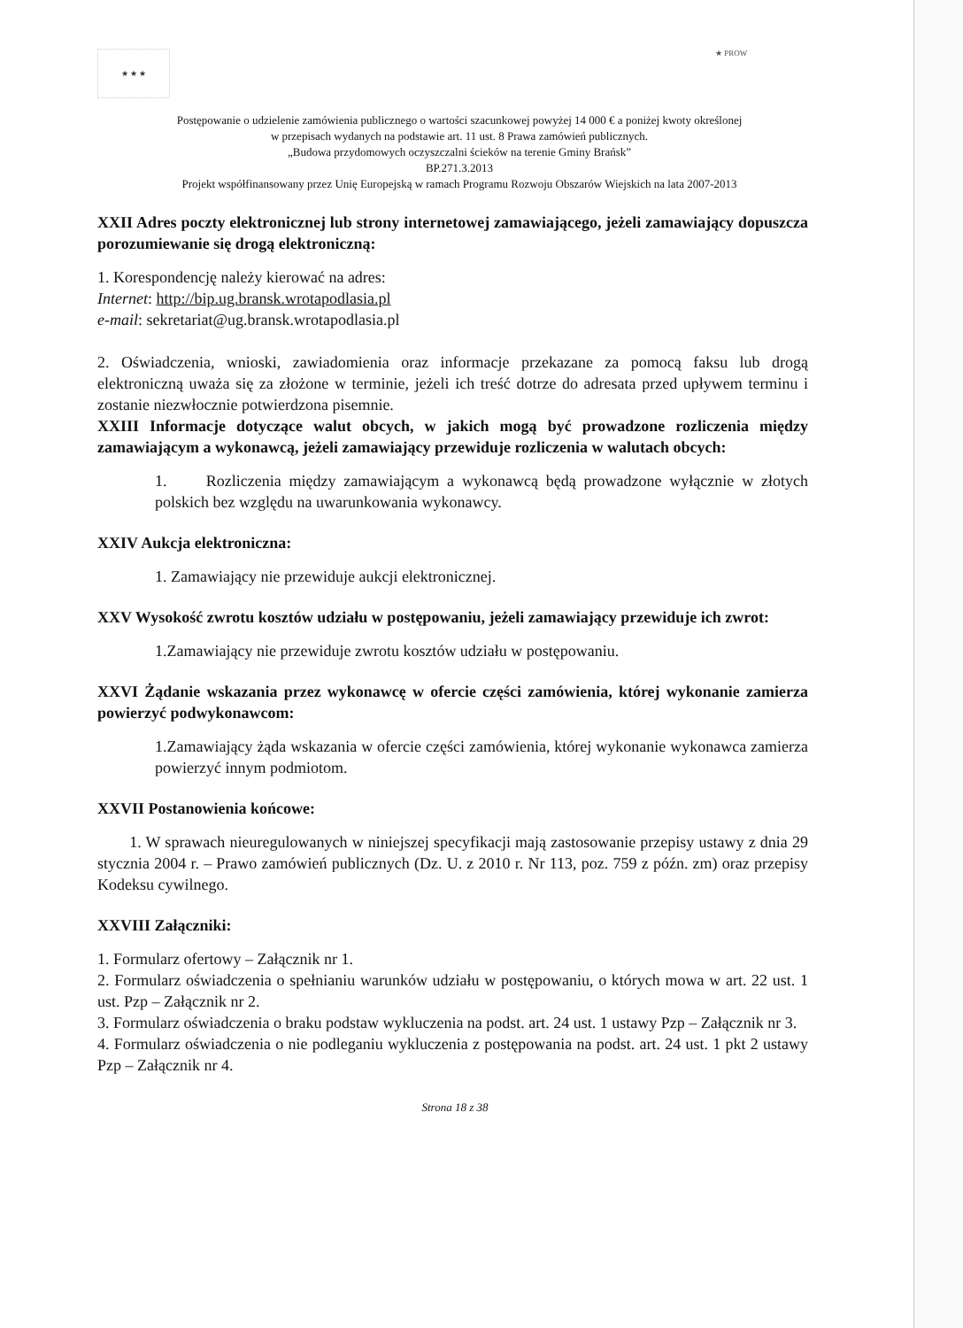★ ★ ★
★ PROW
Postępowanie o udzielenie zamówienia publicznego o wartości szacunkowej powyżej 14 000 € a poniżej kwoty określonej
w przepisach wydanych na podstawie art. 11 ust. 8 Prawa zamówień publicznych.
„Budowa przydomowych oczyszczalni ścieków na terenie Gminy Brańsk”
BP.271.3.2013
Projekt współfinansowany przez Unię Europejską w ramach Programu Rozwoju Obszarów Wiejskich na lata 2007-2013
XXII Adres poczty elektronicznej lub strony internetowej zamawiającego, jeżeli zamawiający dopuszcza porozumiewanie się drogą elektroniczną:
1. Korespondencję należy kierować na adres:
Internet: http://bip.ug.bransk.wrotapodlasia.pl
e-mail: sekretariat@ug.bransk.wrotapodlasia.pl
2. Oświadczenia, wnioski, zawiadomienia oraz informacje przekazane za pomocą faksu lub drogą elektroniczną uważa się za złożone w terminie, jeżeli ich treść dotrze do adresata przed upływem terminu i zostanie niezwłocznie potwierdzona pisemnie.
XXIII Informacje dotyczące walut obcych, w jakich mogą być prowadzone rozliczenia między zamawiającym a wykonawcą, jeżeli zamawiający przewiduje rozliczenia w walutach obcych:
1. Rozliczenia między zamawiającym a wykonawcą będą prowadzone wyłącznie w złotych polskich bez względu na uwarunkowania wykonawcy.
XXIV Aukcja elektroniczna:
1. Zamawiający nie przewiduje aukcji elektronicznej.
XXV Wysokość zwrotu kosztów udziału w postępowaniu, jeżeli zamawiający przewiduje ich zwrot:
1.Zamawiający nie przewiduje zwrotu kosztów udziału w postępowaniu.
XXVI Żądanie wskazania przez wykonawcę w ofercie części zamówienia, której wykonanie zamierza powierzyć podwykonawcom:
1.Zamawiający żąda wskazania w ofercie części zamówienia, której wykonanie wykonawca zamierza powierzyć innym podmiotom.
XXVII Postanowienia końcowe:
1. W sprawach nieuregulowanych w niniejszej specyfikacji mają zastosowanie przepisy ustawy z dnia 29 stycznia 2004 r. – Prawo zamówień publicznych (Dz. U. z 2010 r. Nr 113, poz. 759 z późn. zm) oraz przepisy Kodeksu cywilnego.
XXVIII Załączniki:
1. Formularz ofertowy – Załącznik nr 1.
2. Formularz oświadczenia o spełnianiu warunków udziału w postępowaniu, o których mowa w art. 22 ust. 1 ust. Pzp – Załącznik nr 2.
3. Formularz oświadczenia o braku podstaw wykluczenia na podst. art. 24 ust. 1 ustawy Pzp – Załącznik nr 3.
4. Formularz oświadczenia o nie podleganiu wykluczenia z postępowania na podst. art. 24 ust. 1 pkt 2 ustawy Pzp – Załącznik nr 4.
Strona 18 z 38